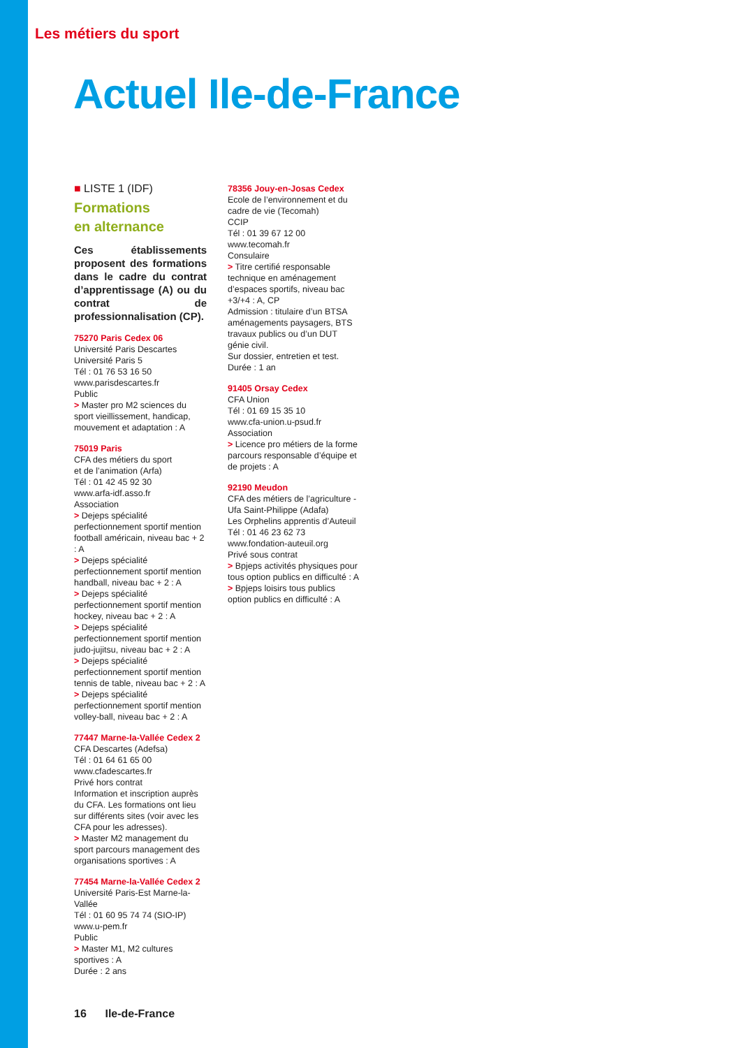Les métiers du sport
Actuel Ile-de-France
■ LISTE 1 (IDF)
Formations
en alternance
Ces établissements proposent des formations dans le cadre du contrat d’apprentissage (A) ou du contrat de professionnalisation (CP).
75270 Paris Cedex 06
Université Paris Descartes
Université Paris 5
Tél : 01 76 53 16 50
www.parisdescartes.fr
Public
> Master pro M2 sciences du sport vieillissement, handicap, mouvement et adaptation : A
75019 Paris
CFA des métiers du sport
et de l’animation (Arfa)
Tél : 01 42 45 92 30
www.arfa-idf.asso.fr
Association
> Dejeps spécialité perfectionnement sportif mention football américain, niveau bac + 2 : A
> Dejeps spécialité perfectionnement sportif mention handball, niveau bac + 2 : A
> Dejeps spécialité perfectionnement sportif mention hockey, niveau bac + 2 : A
> Dejeps spécialité perfectionnement sportif mention judo-jujitsu, niveau bac + 2 : A
> Dejeps spécialité perfectionnement sportif mention tennis de table, niveau bac + 2 : A
> Dejeps spécialité perfectionnement sportif mention volley-ball, niveau bac + 2 : A
77447 Marne-la-Vallée Cedex 2
CFA Descartes (Adefsa)
Tél : 01 64 61 65 00
www.cfadescartes.fr
Privé hors contrat
Information et inscription auprès du CFA. Les formations ont lieu sur différents sites (voir avec les CFA pour les adresses).
> Master M2 management du sport parcours management des organisations sportives : A
77454 Marne-la-Vallée Cedex 2
Université Paris-Est Marne-la-Vallée
Tél : 01 60 95 74 74 (SIO-IP)
www.u-pem.fr
Public
> Master M1, M2 cultures sportives : A
Durée : 2 ans
78356 Jouy-en-Josas Cedex
Ecole de l’environnement et du cadre de vie (Tecomah)
CCIP
Tél : 01 39 67 12 00
www.tecomah.fr
Consulaire
> Titre certifié responsable technique en aménagement d’espaces sportifs, niveau bac +3/+4 : A, CP
Admission : titulaire d’un BTSA aménagements paysagers, BTS travaux publics ou d’un DUT génie civil.
Sur dossier, entretien et test.
Durée : 1 an
91405 Orsay Cedex
CFA Union
Tél : 01 69 15 35 10
www.cfa-union.u-psud.fr
Association
> Licence pro métiers de la forme parcours responsable d’équipe et de projets : A
92190 Meudon
CFA des métiers de l’agriculture - Ufa Saint-Philippe (Adafa)
Les Orphelins apprentis d’Auteuil
Tél : 01 46 23 62 73
www.fondation-auteuil.org
Privé sous contrat
> Bpjeps activités physiques pour tous option publics en difficulté : A
> Bpjeps loisirs tous publics option publics en difficulté : A
16 Ile-de-France